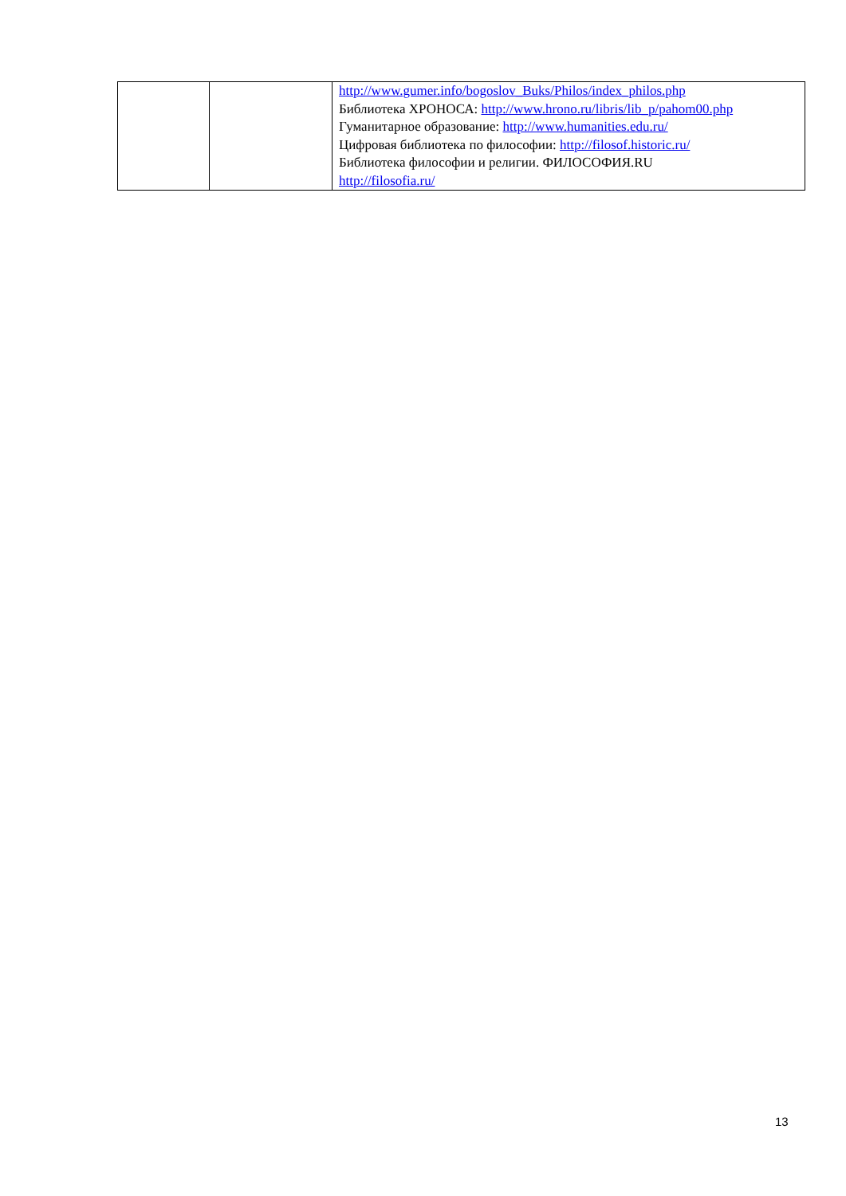| | | http://www.gumer.info/bogoslov_Buks/Philos/index_philos.php Библиотека ХРОНОСА: http://www.hrono.ru/libris/lib_p/pahom00.php Гуманитарное образование: http://www.humanities.edu.ru/ Цифровая библиотека по философии: http://filosof.historic.ru/ Библиотека философии и религии. ФИЛОСОФИЯ.RU http://filosofia.ru/ |
13